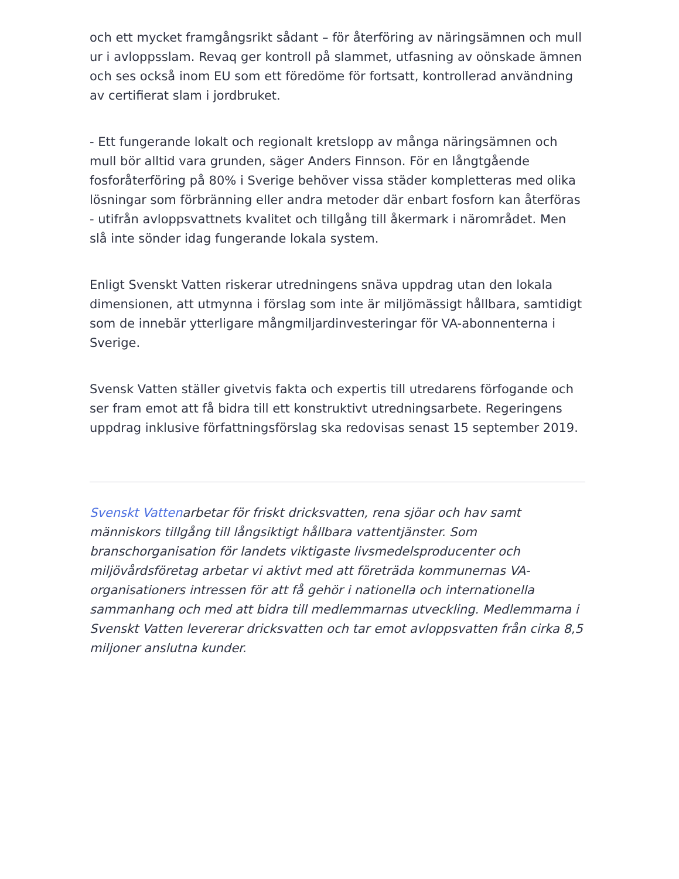och ett mycket framgångsrikt sådant – för återföring av näringsämnen och mull ur i avloppsslam. Revaq ger kontroll på slammet, utfasning av oönskade ämnen och ses också inom EU som ett föredöme för fortsatt, kontrollerad användning av certifierat slam i jordbruket.
- Ett fungerande lokalt och regionalt kretslopp av många näringsämnen och mull bör alltid vara grunden, säger Anders Finnson. För en långtgående fosforåterföring på 80% i Sverige behöver vissa städer kompletteras med olika lösningar som förbränning eller andra metoder där enbart fosforn kan återföras - utifrån avloppsvattnets kvalitet och tillgång till åkermark i närområdet. Men slå inte sönder idag fungerande lokala system.
Enligt Svenskt Vatten riskerar utredningens snäva uppdrag utan den lokala dimensionen, att utmynna i förslag som inte är miljömässigt hållbara, samtidigt som de innebär ytterligare mångmiljardinvesteringar för VA-abonnenterna i Sverige.
Svensk Vatten ställer givetvis fakta och expertis till utredarens förfogande och ser fram emot att få bidra till ett konstruktivt utredningsarbete. Regeringens uppdrag inklusive författningsförslag ska redovisas senast 15 september 2019.
Svenskt Vattenarbetar för friskt dricksvatten, rena sjöar och hav samt människors tillgång till långsiktigt hållbara vattentjänster. Som branschorganisation för landets viktigaste livsmedelsproducenter och miljövårdsföretag arbetar vi aktivt med att företräda kommunernas VA-organisationers intressen för att få gehör i nationella och internationella sammanhang och med att bidra till medlemmarnas utveckling. Medlemmarna i Svenskt Vatten levererar dricksvatten och tar emot avloppsvatten från cirka 8,5 miljoner anslutna kunder.